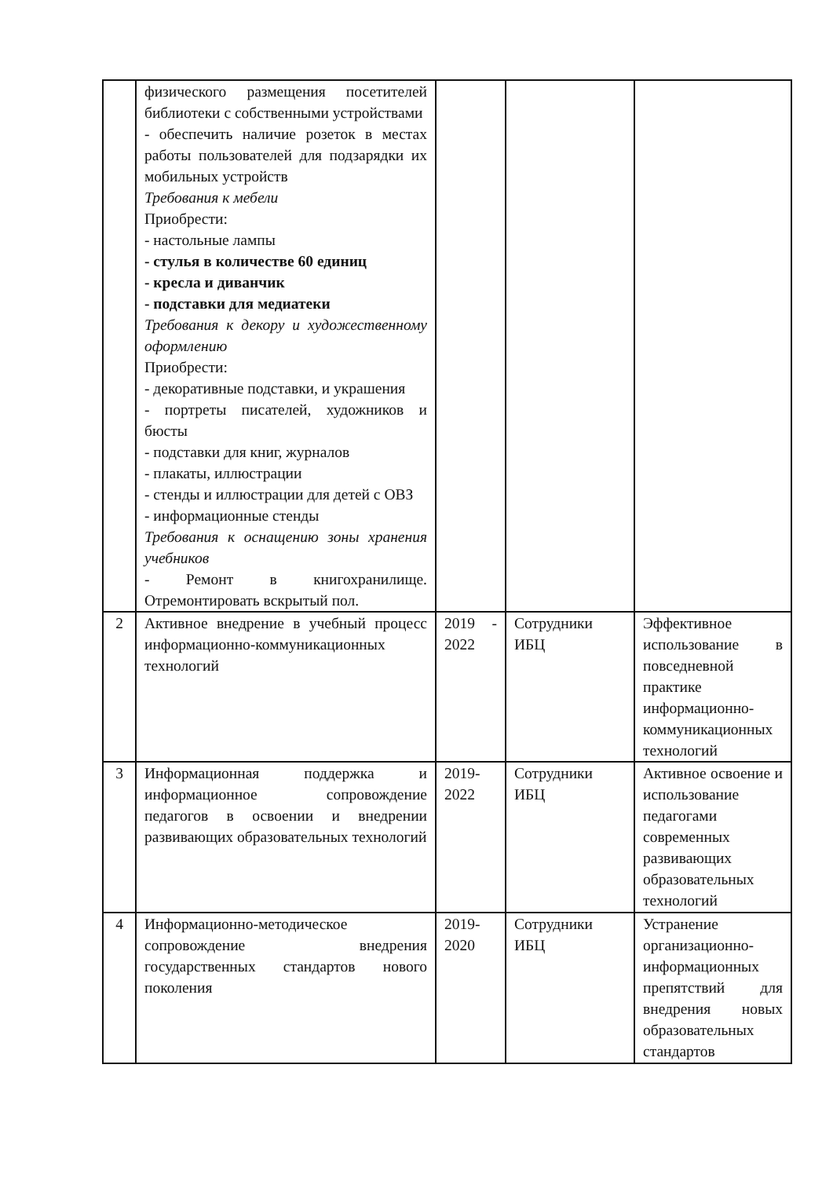| | физического размещения посетителей библиотеки с собственными устройствами - обеспечить наличие розеток в местах работы пользователей для подзарядки их мобильных устройств Требования к мебели Приобрести: - настольные лампы - стулья в количестве 60 единиц - кресла и диванчик - подставки для медиатеки Требования к декору и художественному оформлению Приобрести: - декоративные подставки, и украшения - портреты писателей, художников и бюсты - подставки для книг, журналов - плакаты, иллюстрации - стенды и иллюстрации для детей с ОВЗ - информационные стенды Требования к оснащению зоны хранения учебников - Ремонт в книгохранилище. Отремонтировать вскрытый пол. | | | |
| 2 | Активное внедрение в учебный процесс информационно-коммуникационных технологий | 2019 - 2022 | Сотрудники ИБЦ | Эффективное использование в повседневной практике информационно-коммуникационных технологий |
| 3 | Информационная поддержка и информационное сопровождение педагогов в освоении и внедрении развивающих образовательных технологий | 2019-2022 | Сотрудники ИБЦ | Активное освоение и использование педагогами современных развивающих образовательных технологий |
| 4 | Информационно-методическое сопровождение внедрения государственных стандартов нового поколения | 2019-2020 | Сотрудники ИБЦ | Устранение организационно-информационных препятствий для внедрения новых образовательных стандартов |